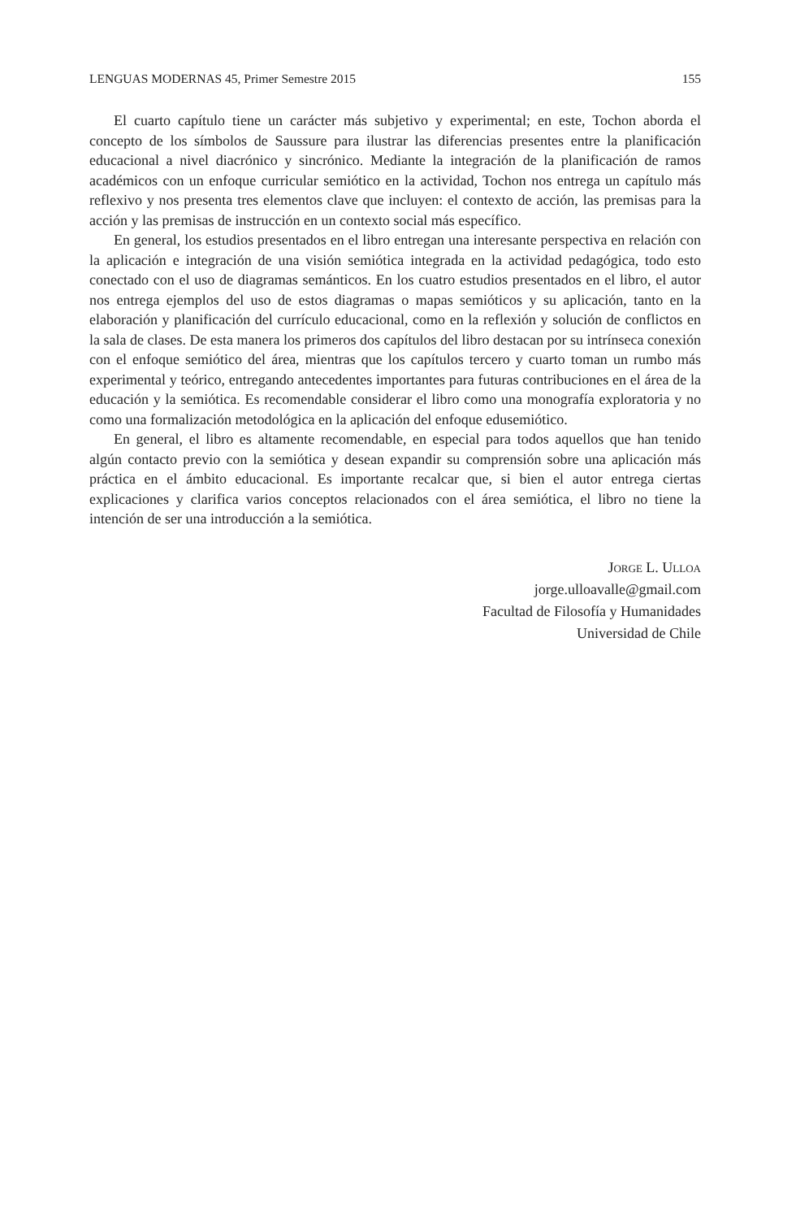LENGUAS MODERNAS 45, Primer Semestre 2015 155
El cuarto capítulo tiene un carácter más subjetivo y experimental; en este, Tochon aborda el concepto de los símbolos de Saussure para ilustrar las diferencias presentes entre la planificación educacional a nivel diacrónico y sincrónico. Mediante la integración de la planificación de ramos académicos con un enfoque curricular semiótico en la actividad, Tochon nos entrega un capítulo más reflexivo y nos presenta tres elementos clave que incluyen: el contexto de acción, las premisas para la acción y las premisas de instrucción en un contexto social más específico.
En general, los estudios presentados en el libro entregan una interesante perspectiva en relación con la aplicación e integración de una visión semiótica integrada en la actividad pedagógica, todo esto conectado con el uso de diagramas semánticos. En los cuatro estudios presentados en el libro, el autor nos entrega ejemplos del uso de estos diagramas o mapas semióticos y su aplicación, tanto en la elaboración y planificación del currículo educacional, como en la reflexión y solución de conflictos en la sala de clases. De esta manera los primeros dos capítulos del libro destacan por su intrínseca conexión con el enfoque semiótico del área, mientras que los capítulos tercero y cuarto toman un rumbo más experimental y teórico, entregando antecedentes importantes para futuras contribuciones en el área de la educación y la semiótica. Es recomendable considerar el libro como una monografía exploratoria y no como una formalización metodológica en la aplicación del enfoque edusemiótico.
En general, el libro es altamente recomendable, en especial para todos aquellos que han tenido algún contacto previo con la semiótica y desean expandir su comprensión sobre una aplicación más práctica en el ámbito educacional. Es importante recalcar que, si bien el autor entrega ciertas explicaciones y clarifica varios conceptos relacionados con el área semiótica, el libro no tiene la intención de ser una introducción a la semiótica.
Jorge L. Ulloa
jorge.ulloavalle@gmail.com
Facultad de Filosofía y Humanidades
Universidad de Chile